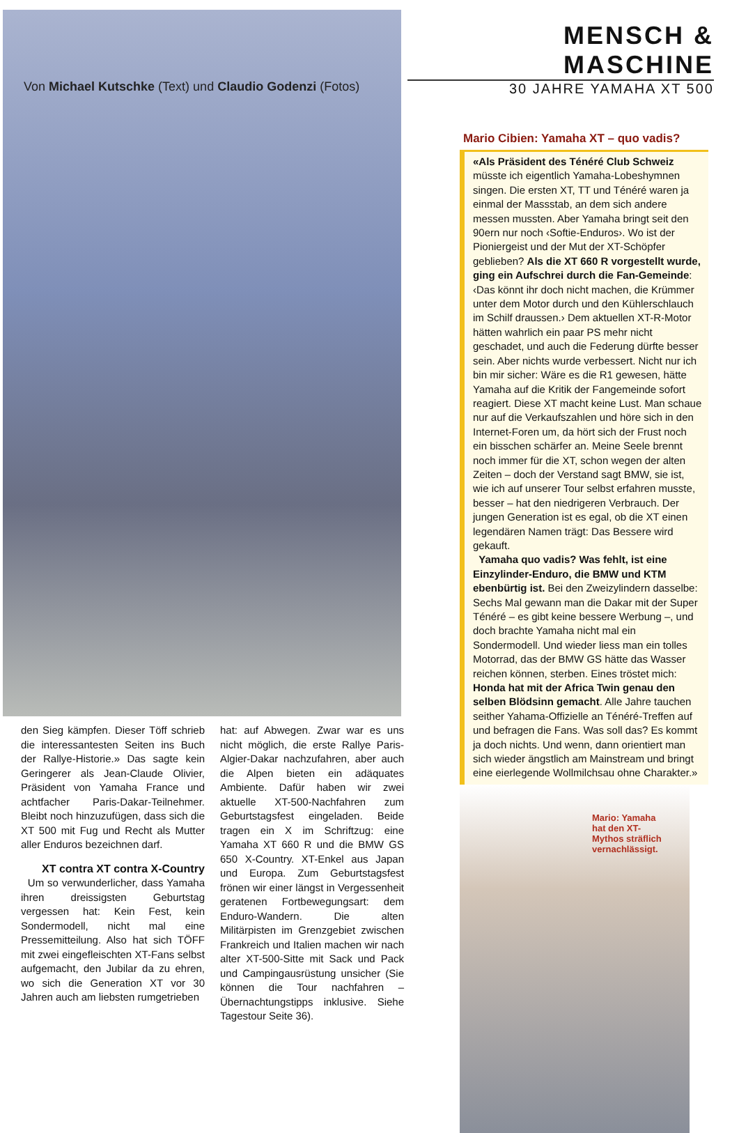Von Michael Kutschke (Text) und Claudio Godenzi (Fotos)
den Sieg kämpfen. Dieser Töff schrieb die interessantesten Seiten ins Buch der Rallye-Historie.» Das sagte kein Geringerer als Jean-Claude Olivier, Präsident von Yamaha France und achtfacher Paris-Dakar-Teilnehmer. Bleibt noch hinzuzufügen, dass sich die XT 500 mit Fug und Recht als Mutter aller Enduros bezeichnen darf.
XT contra XT contra X-Country
Um so verwunderlicher, dass Yamaha ihren dreissigsten Geburtstag vergessen hat: Kein Fest, kein Sondermodell, nicht mal eine Pressemitteilung. Also hat sich TÖFF mit zwei eingefleischten XT-Fans selbst aufgemacht, den Jubilar da zu ehren, wo sich die Generation XT vor 30 Jahren auch am liebsten rumgetrieben
hat: auf Abwegen. Zwar war es uns nicht möglich, die erste Rallye Paris-Algier-Dakar nachzufahren, aber auch die Alpen bieten ein adäquates Ambiente. Dafür haben wir zwei aktuelle XT-500-Nachfahren zum Geburtstagsfest eingeladen. Beide tragen ein X im Schriftzug: eine Yamaha XT 660 R und die BMW GS 650 X-Country. XT-Enkel aus Japan und Europa. Zum Geburtstagsfest frönen wir einer längst in Vergessenheit geratenen Fortbewegungsart: dem Enduro-Wandern. Die alten Militärpisten im Grenzgebiet zwischen Frankreich und Italien machen wir nach alter XT-500-Sitte mit Sack und Pack und Campingausrüstung unsicher (Sie können die Tour nachfahren – Übernachtungstipps inklusive. Siehe Tagestour Seite 36).
MENSCH & MASCHINE
30 JAHRE YAMAHA XT 500
Mario Cibien: Yamaha XT – quo vadis?
«Als Präsident des Ténéré Club Schweiz müsste ich eigentlich Yamaha-Lobeshymnen singen. Die ersten XT, TT und Ténéré waren ja einmal der Massstab, an dem sich andere messen mussten. Aber Yamaha bringt seit den 90ern nur noch ‹Softie-Enduros›. Wo ist der Pioniergeist und der Mut der XT-Schöpfer geblieben? Als die XT 660 R vorgestellt wurde, ging ein Aufschrei durch die Fan-Gemeinde: ‹Das könnt ihr doch nicht machen, die Krümmer unter dem Motor durch und den Kühlerschlauch im Schilf draussen.› Dem aktuellen XT-R-Motor hätten wahrlich ein paar PS mehr nicht geschadet, und auch die Federung dürfte besser sein. Aber nichts wurde verbessert. Nicht nur ich bin mir sicher: Wäre es die R1 gewesen, hätte Yamaha auf die Kritik der Fangemeinde sofort reagiert. Diese XT macht keine Lust. Man schaue nur auf die Verkaufszahlen und höre sich in den Internet-Foren um, da hört sich der Frust noch ein bisschen schärfer an. Meine Seele brennt noch immer für die XT, schon wegen der alten Zeiten – doch der Verstand sagt BMW, sie ist, wie ich auf unserer Tour selbst erfahren musste, besser – hat den niedrigeren Verbrauch. Der jungen Generation ist es egal, ob die XT einen legendären Namen trägt: Das Bessere wird gekauft.
Yamaha quo vadis? Was fehlt, ist eine Einzylinder-Enduro, die BMW und KTM ebenbürtig ist. Bei den Zweizylindern dasselbe: Sechs Mal gewann man die Dakar mit der Super Ténéré – es gibt keine bessere Werbung –, und doch brachte Yamaha nicht mal ein Sondermodell. Und wieder liess man ein tolles Motorrad, das der BMW GS hätte das Wasser reichen können, sterben. Eines tröstet mich: Honda hat mit der Africa Twin genau den selben Blödsinn gemacht. Alle Jahre tauchen seither Yahama-Offizielle an Ténéré-Treffen auf und befragen die Fans. Was soll das? Es kommt ja doch nichts. Und wenn, dann orientiert man sich wieder ängstlich am Mainstream und bringt eine eierlegende Wollmilchsau ohne Charakter.»
Mario: Yamaha hat den XT-Mythos sträflich vernachlässigt.